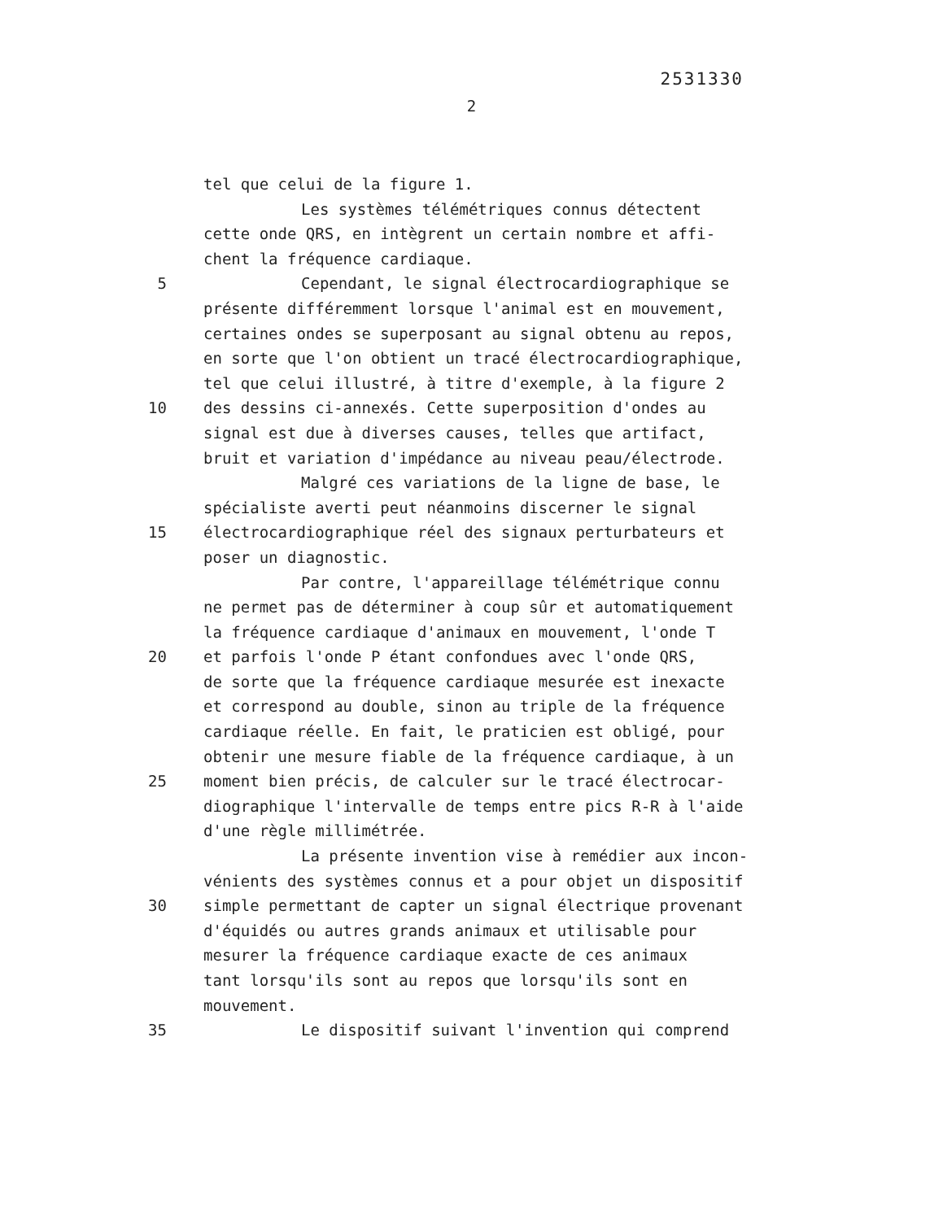2531330
2
tel que celui de la figure 1.
Les systèmes télémétriques connus détectent
cette onde QRS, en intègrent un certain nombre et affi-
chent la fréquence cardiaque.
5 Cependant, le signal électrocardiographique se
présente différemment lorsque l'animal est en mouvement,
certaines ondes se superposant au signal obtenu au repos,
en sorte que l'on obtient un tracé électrocardiographique,
tel que celui illustré, à titre d'exemple, à la figure 2
10 des dessins ci-annexés. Cette superposition d'ondes au
signal est due à diverses causes, telles que artifact,
bruit et variation d'impédance au niveau peau/électrode.
Malgré ces variations de la ligne de base, le
spécialiste averti peut néanmoins discerner le signal
15 électrocardiographique réel des signaux perturbateurs et
poser un diagnostic.
Par contre, l'appareillage télémétrique connu
ne permet pas de déterminer à coup sûr et automatiquement
la fréquence cardiaque d'animaux en mouvement, l'onde T
20 et parfois l'onde P étant confondues avec l'onde QRS,
de sorte que la fréquence cardiaque mesurée est inexacte
et correspond au double, sinon au triple de la fréquence
cardiaque réelle. En fait, le praticien est obligé, pour
obtenir une mesure fiable de la fréquence cardiaque, à un
25 moment bien précis, de calculer sur le tracé électrocar-
diographique l'intervalle de temps entre pics R-R à l'aide
d'une règle millimétrée.
La présente invention vise à remédier aux incon-
vénients des systèmes connus et a pour objet un dispositif
30 simple permettant de capter un signal électrique provenant
d'équidés ou autres grands animaux et utilisable pour
mesurer la fréquence cardiaque exacte de ces animaux
tant lorsqu'ils sont au repos que lorsqu'ils sont en
mouvement.
35 Le dispositif suivant l'invention qui comprend